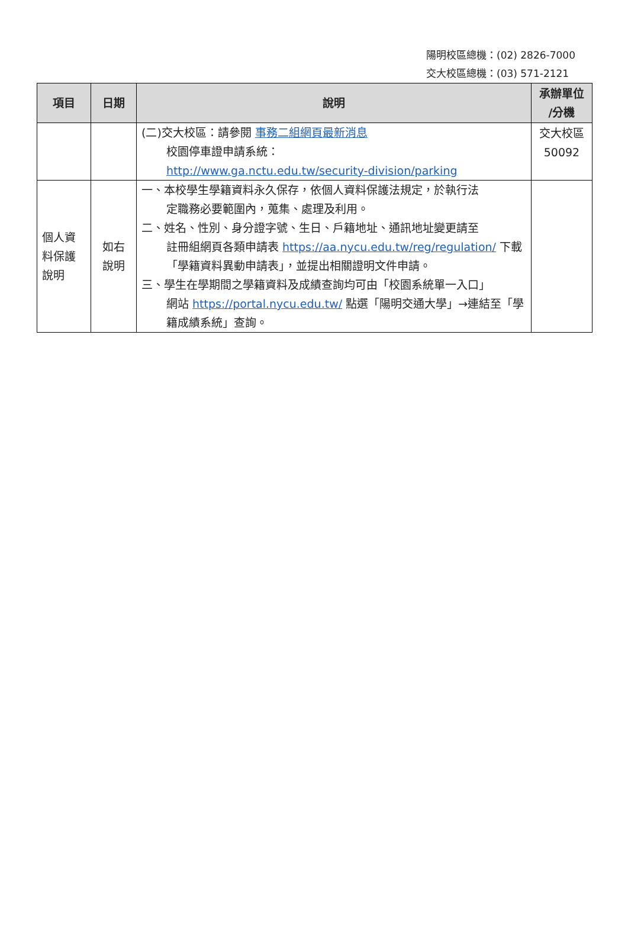陽明校區總機：(02) 2826-7000
交大校區總機：(03) 571-2121
| 項目 | 日期 | 說明 | 承辦單位 /分機 |
| --- | --- | --- | --- |
| | | (二)交大校區：請參閱 事務二組網頁最新消息 校園停車證申請系統： http://www.ga.nctu.edu.tw/security-division/parking | 交大校區 50092 |
| 個人資料保護說明 | 如右 說明 | 一、本校學生學籍資料永久保存，依個人資料保護法規定，於執行法 定職務必要範圍內，蒐集、處理及利用。 二、姓名、性別、身分證字號、生日、戶籍地址、通訊地址變更請至 註冊組網頁各類申請表 https://aa.nycu.edu.tw/reg/regulation/ 下載「學籍資料異動申請表」，並提出相關證明文件申請。 三、學生在學期間之學籍資料及成績查詢均可由「校園系統單一入口」 網站 https://portal.nycu.edu.tw/ 點選「陽明交通大學」→連結至「學籍成績系統」查詢。 | |